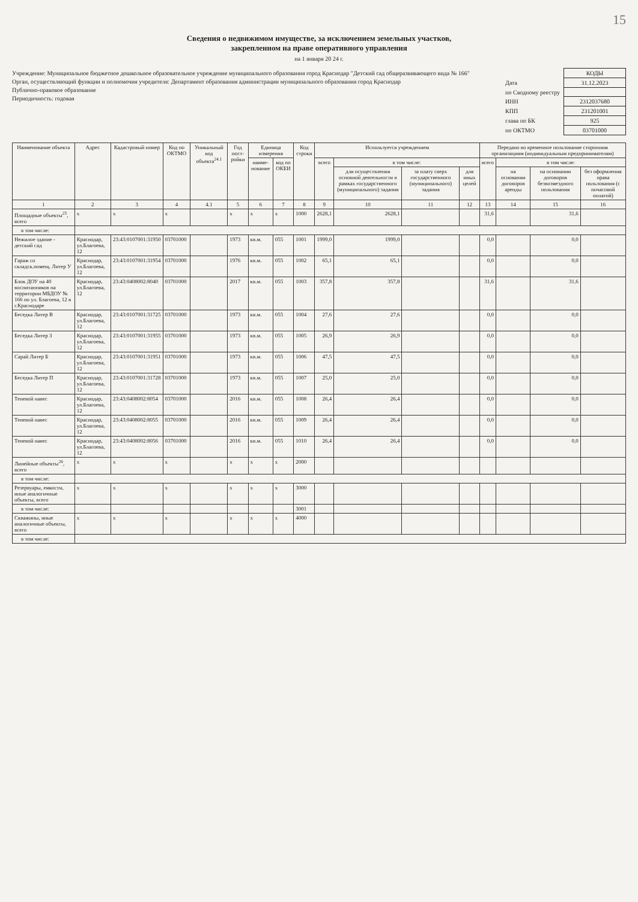15
Сведения о недвижимом имуществе, за исключением земельных участков,
закрепленном на праве оперативного управления
на 1 января 20 24 г.
Учреждение: Муниципальное бюджетное дошкольное образовательное учреждение муниципального образования город Краснодар "Детский сад общеразвивающего вида № 166"
Орган, осуществляющий функции и полномочия учредителя: Департамент образования администрации муниципального образования город Краснодар
Публично-правовое образование
Периодичность: годовая
| | КОДЫ |
| Дата | 31.12.2023 |
| по Сводному реестру | |
| ИНН | 2312037680 |
| КПП | 231201001 |
| глава по БК | 925 |
| по ОКТМО | 03701000 |
| Наименование объекта | Адрес | Кадастровый номер | Код по ОКТМО | Уникальный код объекта<sup>24.1</sup> | Год пост-ройки | Единица измерения | | Код строки | Используется учреждением | | | | Передано во временное пользование сторонним организациям (индивидуальным предпринимателям) | | | |
| --- | --- | --- | --- | --- | --- | --- | --- | --- | --- | --- | --- | --- | --- | --- | --- | --- |
| | | | | | | наиме-нование | код по ОКЕИ | | всего | в том числе: | | | всего | в том числе: | | |
| | | | | | | | | | | для осуществления основной деятельности в рамках государственного (муниципального) задания | за плату сверх государственного (муниципального) задания | для иных целей | | на основании договоров аренды | на основании договоров безвозмездного пользования | без оформления права пользования (с почасовой оплатой) |
| 1 | 2 | 3 | 4 | 4.1 | 5 | 6 | 7 | 8 | 9 | 10 | 11 | 12 | 13 | 14 | 15 | 16 |
| Площадные объекты<sup>25</sup>, всего | x | x | x | | x | x | x | 1000 | 2628,1 | 2628,1 | | | 31,6 | | 31,6 | |
| в том числе: | | | | | | | | | | | | | | | | |
| Нежилое здание - детский сад | Краснодар, ул.Благоева, 12 | 23:43:0107001:31950 | 03701000 | | 1973 | кв.м. | 055 | 1001 | 1999,0 | 1999,0 | | | 0,0 | | 0,0 | |
| Гараж со складск.помещ. Литер У | Краснодар, ул.Благоева, 12 | 23:43:0107001:31954 | 03701000 | | 1976 | кв.м. | 055 | 1002 | 65,1 | 65,1 | | | 0,0 | | 0,0 | |
| Блок ДОУ на 40 воспитанников на территории МБДОУ № 166 по ул. Благоева, 12 в г.Краснодаре | Краснодар, ул.Благоева, 12 | 23:43:0408002:8040 | 03701000 | | 2017 | кв.м. | 055 | 1003 | 357,8 | 357,8 | | | 31,6 | | 31,6 | |
| Беседка Литер В | Краснодар, ул.Благоева, 12 | 23:43:0107001:31725 | 03701000 | | 1973 | кв.м. | 055 | 1004 | 27,6 | 27,6 | | | 0,0 | | 0,0 | |
| Беседка Литер З | Краснодар, ул.Благоева, 12 | 23:43:0107001:31955 | 03701000 | | 1973 | кв.м. | 055 | 1005 | 26,9 | 26,9 | | | 0,0 | | 0,0 | |
| Сарай Литер Б | Краснодар, ул.Благоева, 12 | 23:43:0107001:31951 | 03701000 | | 1973 | кв.м. | 055 | 1006 | 47,5 | 47,5 | | | 0,0 | | 0,0 | |
| Беседка Литер П | Краснодар, ул.Благоева, 12 | 23:43:0107001:31728 | 03701000 | | 1973 | кв.м. | 055 | 1007 | 25,0 | 25,0 | | | 0,0 | | 0,0 | |
| Теневой навес | Краснодар, ул.Благоева, 12 | 23:43:0408002:8054 | 03701000 | | 2016 | кв.м. | 055 | 1008 | 26,4 | 26,4 | | | 0,0 | | 0,0 | |
| Теневой навес | Краснодар, ул.Благоева, 12 | 23:43:0408002:8055 | 03701000 | | 2016 | кв.м. | 055 | 1009 | 26,4 | 26,4 | | | 0,0 | | 0,0 | |
| Теневой навес | Краснодар, ул.Благоева, 12 | 23:43:0408002:8056 | 03701000 | | 2016 | кв.м. | 055 | 1010 | 26,4 | 26,4 | | | 0,0 | | 0,0 | |
| Линейные объекты<sup>26</sup>, всего | x | x | x | | x | x | x | 2000 | | | | | | | | |
| в том числе: | | | | | | | | | | | | | | | | |
| Резервуары, емкости, иные аналогичные объекты, всего | x | x | x | | x | x | x | 3000 | | | | | | | | |
| в том числе: | | | | | | | | 3001 | | | | | | | | |
| Скважины, иные аналогичные объекты, всего | x | x | x | | x | x | x | 4000 | | | | | | | | |
| в том числе: | | | | | | | | | | | | | | | | |